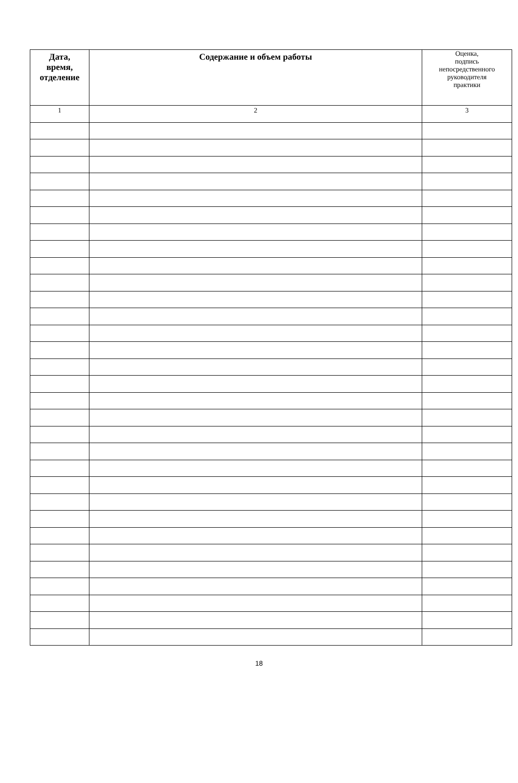| Дата, время, отделение | Содержание и объем работы | Оценка, подпись непосредственного руководителя практики |
| --- | --- | --- |
| 1 | 2 | 3 |
18